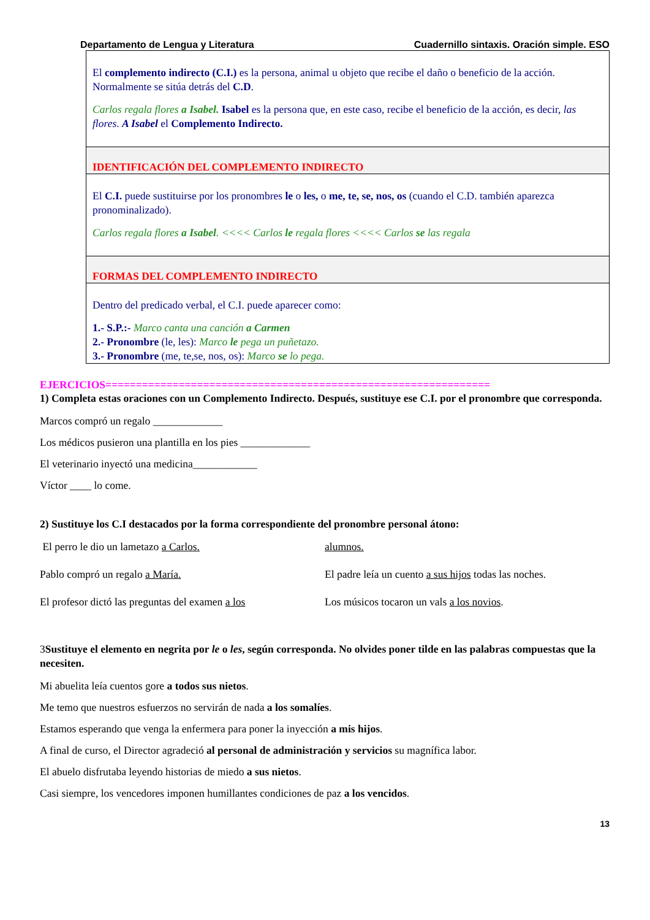Departamento de Lengua y Literatura Cuadernillo sintaxis. Oración simple. ESO
El complemento indirecto (C.I.) es la persona, animal u objeto que recibe el daño o beneficio de la acción. Normalmente se sitúa detrás del C.D.
Carlos regala flores a Isabel. Isabel es la persona que, en este caso, recibe el beneficio de la acción, es decir, las flores. A Isabel el Complemento Indirecto.
IDENTIFICACIÓN DEL COMPLEMENTO INDIRECTO
El C.I. puede sustituirse por los pronombres le o les, o me, te, se, nos, os (cuando el C.D. también aparezca pronominalizado).
Carlos regala flores a Isabel. <<<< Carlos le regala flores <<<< Carlos se las regala
FORMAS DEL COMPLEMENTO INDIRECTO
Dentro del predicado verbal, el C.I. puede aparecer como:
1.- S.P.:- Marco canta una canción a Carmen
2.- Pronombre (le, les): Marco le pega un puñetazo.
3.- Pronombre (me, te,se, nos, os): Marco se lo pega.
EJERCICIOS===============================================================
1) Completa estas oraciones con un Complemento Indirecto. Después, sustituye ese C.I. por el pronombre que corresponda.
Marcos compró un regalo _____________
Los médicos pusieron una plantilla en los pies _____________
El veterinario inyectó una medicina____________
Víctor ____ lo come.
2) Sustituye los C.I destacados por la forma correspondiente del pronombre personal átono:
El perro le dio un lametazo a Carlos.
Pablo compró un regalo a María.
El profesor dictó las preguntas del examen a los
alumnos.
El padre leía un cuento a sus hijos todas las noches.
Los músicos tocaron un vals a los novios.
3Sustituye el elemento en negrita por le o les, según corresponda. No olvides poner tilde en las palabras compuestas que la necesiten.
Mi abuelita leía cuentos gore a todos sus nietos.
Me temo que nuestros esfuerzos no servirán de nada a los somalíes.
Estamos esperando que venga la enfermera para poner la inyección a mis hijos.
A final de curso, el Director agradeció al personal de administración y servicios su magnífica labor.
El abuelo disfrutaba leyendo historias de miedo a sus nietos.
Casi siempre, los vencedores imponen humillantes condiciones de paz a los vencidos.
13